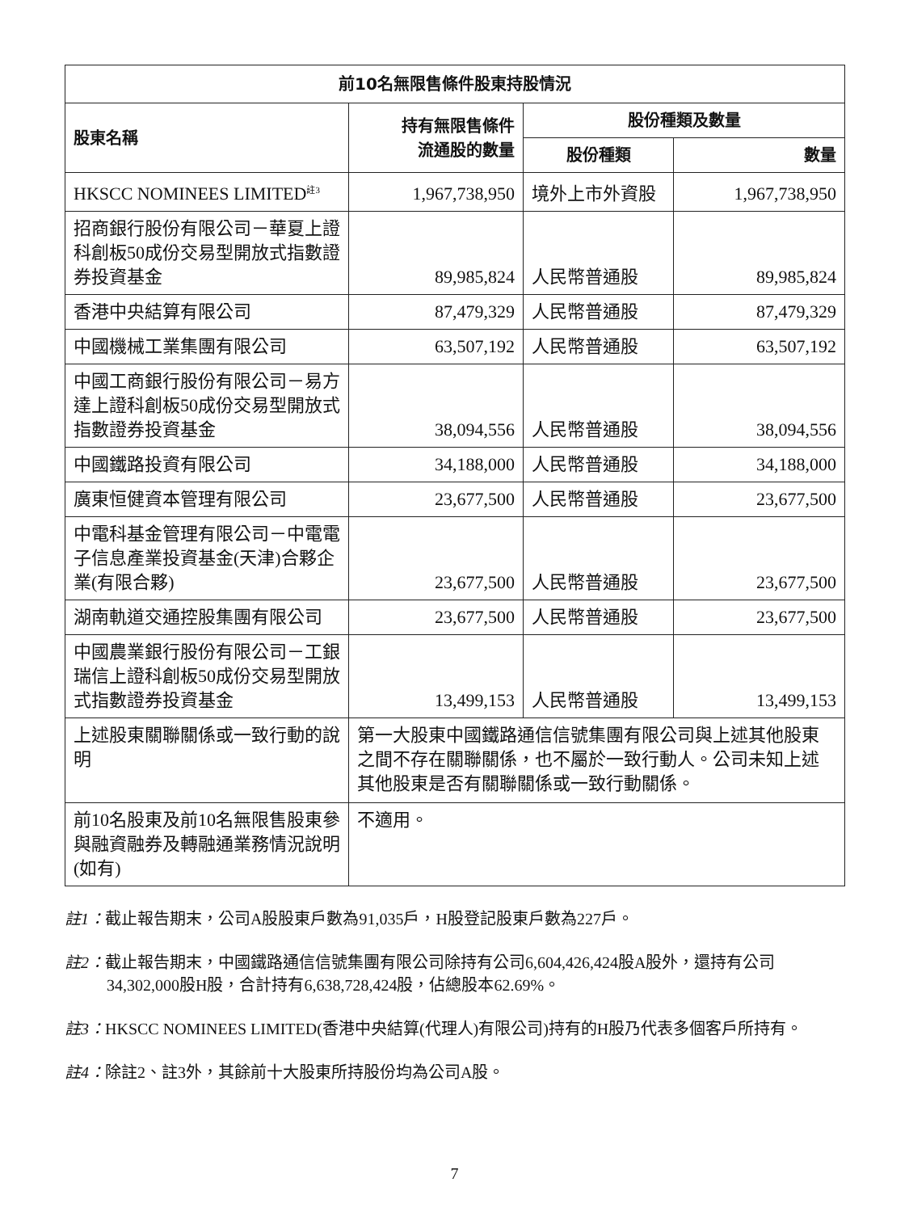| 前10名無限售條件股東持股情況 | | | |
| --- | --- | --- | --- |
| 股東名稱 | 持有無限售條件 流通股的數量 | 股份種類及數量 | |
| | | 股份種類 | 數量 |
| HKSCC NOMINEES LIMITED<sup>註3</sup> | 1,967,738,950 | 境外上市外資股 | 1,967,738,950 |
| 招商銀行股份有限公司－華夏上證科創板50成份交易型開放式指數證券投資基金 | 89,985,824 | 人民幣普通股 | 89,985,824 |
| 香港中央結算有限公司 | 87,479,329 | 人民幣普通股 | 87,479,329 |
| 中國機械工業集團有限公司 | 63,507,192 | 人民幣普通股 | 63,507,192 |
| 中國工商銀行股份有限公司－易方達上證科創板50成份交易型開放式指數證券投資基金 | 38,094,556 | 人民幣普通股 | 38,094,556 |
| 中國鐵路投資有限公司 | 34,188,000 | 人民幣普通股 | 34,188,000 |
| 廣東恒健資本管理有限公司 | 23,677,500 | 人民幣普通股 | 23,677,500 |
| 中電科基金管理有限公司－中電電子信息產業投資基金(天津)合夥企業(有限合夥) | 23,677,500 | 人民幣普通股 | 23,677,500 |
| 湖南軌道交通控股集團有限公司 | 23,677,500 | 人民幣普通股 | 23,677,500 |
| 中國農業銀行股份有限公司－工銀瑞信上證科創板50成份交易型開放式指數證券投資基金 | 13,499,153 | 人民幣普通股 | 13,499,153 |
| 上述股東關聯關係或一致行動的說明 | 第一大股東中國鐵路通信信號集團有限公司與上述其他股東之間不存在關聯關係，也不屬於一致行動人。公司未知上述其他股東是否有關聯關係或一致行動關係。 | | |
| 前10名股東及前10名無限售股東參與融資融券及轉融通業務情況說明(如有) | 不適用。 | | |
註1：截止報告期末，公司A股股東戶數為91,035戶，H股登記股東戶數為227戶。
註2：截止報告期末，中國鐵路通信信號集團有限公司除持有公司6,604,426,424股A股外，還持有公司34,302,000股H股，合計持有6,638,728,424股，佔總股本62.69%。
註3：HKSCC NOMINEES LIMITED(香港中央結算(代理人)有限公司)持有的H股乃代表多個客戶所持有。
註4：除註2、註3外，其餘前十大股東所持股份均為公司A股。
7